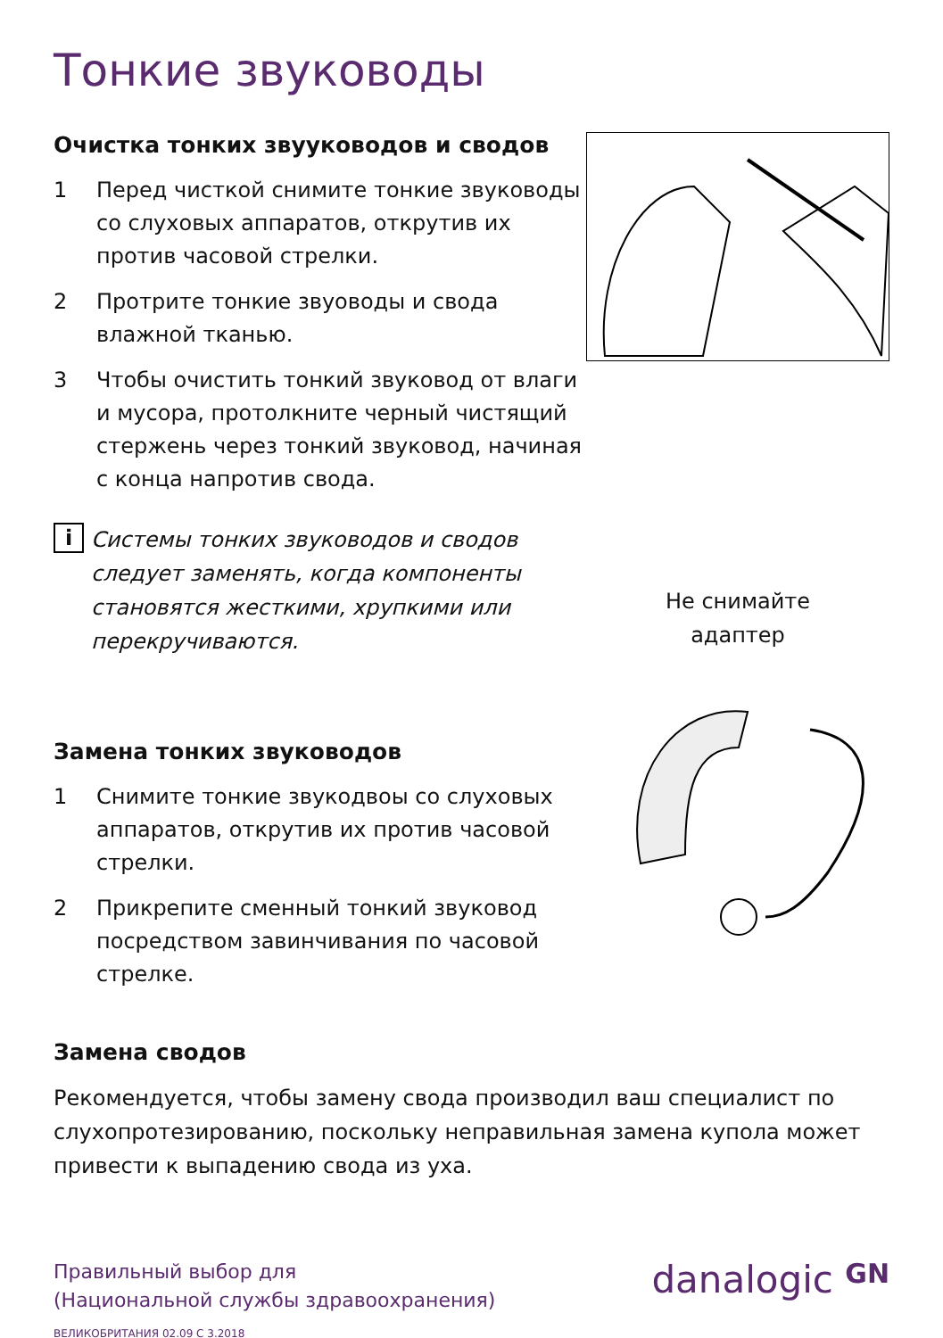Тонкие звуководы
Очистка тонких звууководов и сводов
1 Перед чисткой снимите тонкие звуководы со слуховых аппаратов, открутив их против часовой стрелки.
2 Протрите тонкие звуоводы и свода влажной тканью.
3 Чтобы очистить тонкий звуковод от влаги и мусора, протолкните черный чистящий стержень через тонкий звуковод, начиная с конца напротив свода.
i
Системы тонких звуководов и сводов следует заменять, когда компоненты становятся жесткими, хрупкими или перекручиваются.
Не снимайте
адаптер
Замена тонких звуководов
1 Снимите тонкие звукодвоы со слуховых аппаратов, открутив их против часовой стрелки.
2 Прикрепите сменный тонкий звуковод посредством завинчивания по часовой стрелке.
Замена сводов
Рекомендуется, чтобы замену свода производил ваш специалист по слухопротезированию, поскольку неправильная замена купола может привести к выпадению свода из уха.
Правильный выбор для
(Национальной службы здравоохранения)
ВЕЛИКОБРИТАНИЯ 02.09 С 3.2018
danalogic GN